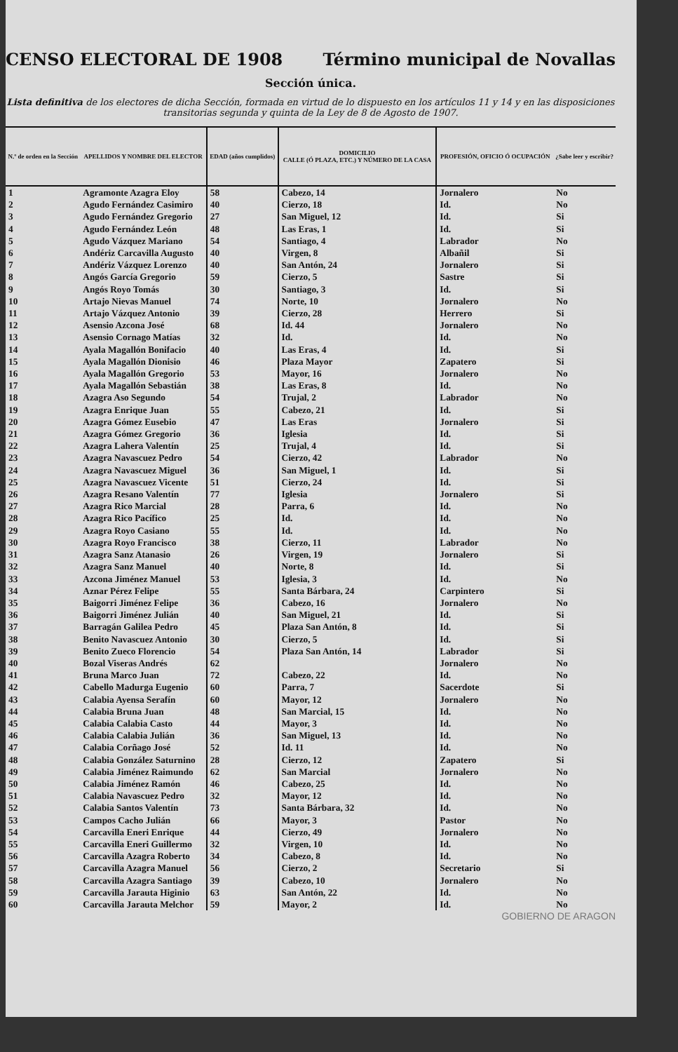CENSO ELECTORAL DE 1908 Término municipal de Novallas
Sección única.
Lista definitiva de los electores de dicha Sección, formada en virtud de lo dispuesto en los artículos 11 y 14 y en las disposiciones transitorias segunda y quinta de la Ley de 8 de Agosto de 1907.
| N.º de orden en la Sección | APELLIDOS Y NOMBRE DEL ELECTOR | EDAD (años cumplidos) | DOMICILIO CALLE (Ó PLAZA, ETC.) Y NÚMERO DE LA CASA | PROFESIÓN, OFICIO Ó OCUPACIÓN | ¿Sabe leer y escribir? |
| --- | --- | --- | --- | --- | --- |
| 1 | Agramonte Azagra Eloy | 58 | Cabezo, 14 | Jornalero | No |
| 2 | Agudo Fernández Casimiro | 40 | Cierzo, 18 | Id. | No |
| 3 | Agudo Fernández Gregorio | 27 | San Miguel, 12 | Id. | Si |
| 4 | Agudo Fernández León | 48 | Las Eras, 1 | Id. | Si |
| 5 | Agudo Vázquez Mariano | 54 | Santiago, 4 | Labrador | No |
| 6 | Andériz Carcavilla Augusto | 40 | Virgen, 8 | Albañil | Si |
| 7 | Andériz Vázquez Lorenzo | 40 | San Antón, 24 | Jornalero | Si |
| 8 | Angós García Gregorio | 59 | Cierzo, 5 | Sastre | Si |
| 9 | Angós Royo Tomás | 30 | Santiago, 3 | Id. | Si |
| 10 | Artajo Nievas Manuel | 74 | Norte, 10 | Jornalero | No |
| 11 | Artajo Vázquez Antonio | 39 | Cierzo, 28 | Herrero | Si |
| 12 | Asensio Azcona José | 68 | Id. 44 | Jornalero | No |
| 13 | Asensio Cornago Matías | 32 | Id. | Id. | No |
| 14 | Ayala Magallón Bonifacio | 40 | Las Eras, 4 | Id. | Si |
| 15 | Ayala Magallón Dionisio | 46 | Plaza Mayor | Zapatero | Si |
| 16 | Ayala Magallón Gregorio | 53 | Mayor, 16 | Jornalero | No |
| 17 | Ayala Magallón Sebastián | 38 | Las Eras, 8 | Id. | No |
| 18 | Azagra Aso Segundo | 54 | Trujal, 2 | Labrador | No |
| 19 | Azagra Enrique Juan | 55 | Cabezo, 21 | Id. | Si |
| 20 | Azagra Gómez Eusebio | 47 | Las Eras | Jornalero | Si |
| 21 | Azagra Gómez Gregorio | 36 | Iglesia | Id. | Si |
| 22 | Azagra Lahera Valentín | 25 | Trujal, 4 | Id. | Si |
| 23 | Azagra Navascuez Pedro | 54 | Cierzo, 42 | Labrador | No |
| 24 | Azagra Navascuez Miguel | 36 | San Miguel, 1 | Id. | Si |
| 25 | Azagra Navascuez Vicente | 51 | Cierzo, 24 | Id. | Si |
| 26 | Azagra Resano Valentín | 77 | Iglesia | Jornalero | Si |
| 27 | Azagra Rico Marcial | 28 | Parra, 6 | Id. | No |
| 28 | Azagra Rico Pacífico | 25 | Id. | Id. | No |
| 29 | Azagra Royo Casiano | 55 | Id. | Id. | No |
| 30 | Azagra Royo Francisco | 38 | Cierzo, 11 | Labrador | No |
| 31 | Azagra Sanz Atanasio | 26 | Virgen, 19 | Jornalero | Si |
| 32 | Azagra Sanz Manuel | 40 | Norte, 8 | Id. | Si |
| 33 | Azcona Jiménez Manuel | 53 | Iglesia, 3 | Id. | No |
| 34 | Aznar Pérez Felipe | 55 | Santa Bárbara, 24 | Carpintero | Si |
| 35 | Baigorri Jiménez Felipe | 36 | Cabezo, 16 | Jornalero | No |
| 36 | Baigorri Jiménez Julián | 40 | San Miguel, 21 | Id. | Si |
| 37 | Barragán Galilea Pedro | 45 | Plaza San Antón, 8 | Id. | Si |
| 38 | Benito Navascuez Antonio | 30 | Cierzo, 5 | Id. | Si |
| 39 | Benito Zueco Florencio | 54 | Plaza San Antón, 14 | Labrador | Si |
| 40 | Bozal Viseras Andrés | 62 | | Jornalero | No |
| 41 | Bruna Marco Juan | 72 | Cabezo, 22 | Id. | No |
| 42 | Cabello Madurga Eugenio | 60 | Parra, 7 | Sacerdote | Si |
| 43 | Calabia Ayensa Serafín | 60 | Mayor, 12 | Jornalero | No |
| 44 | Calabia Bruna Juan | 48 | San Marcial, 15 | Id. | No |
| 45 | Calabia Calabia Casto | 44 | Mayor, 3 | Id. | No |
| 46 | Calabia Calabia Julián | 36 | San Miguel, 13 | Id. | No |
| 47 | Calabia Corñago José | 52 | Id. 11 | Id. | No |
| 48 | Calabia González Saturnino | 28 | Cierzo, 12 | Zapatero | Si |
| 49 | Calabia Jiménez Raimundo | 62 | San Marcial | Jornalero | No |
| 50 | Calabia Jiménez Ramón | 46 | Cabezo, 25 | Id. | No |
| 51 | Calabia Navascuez Pedro | 32 | Mayor, 12 | Id. | No |
| 52 | Calabia Santos Valentín | 73 | Santa Bárbara, 32 | Id. | No |
| 53 | Campos Cacho Julián | 66 | Mayor, 3 | Pastor | No |
| 54 | Carcavilla Eneri Enrique | 44 | Cierzo, 49 | Jornalero | No |
| 55 | Carcavilla Eneri Guillermo | 32 | Virgen, 10 | Id. | No |
| 56 | Carcavilla Azagra Roberto | 34 | Cabezo, 8 | Id. | No |
| 57 | Carcavilla Azagra Manuel | 56 | Cierzo, 2 | Secretario | Si |
| 58 | Carcavilla Azagra Santiago | 39 | Cabezo, 10 | Jornalero | No |
| 59 | Carcavilla Jarauta Higinio | 63 | San Antón, 22 | Id. | No |
| 60 | Carcavilla Jarauta Melchor | 59 | Mayor, 2 | Id. | No |
GOBIERNO DE ARAGON